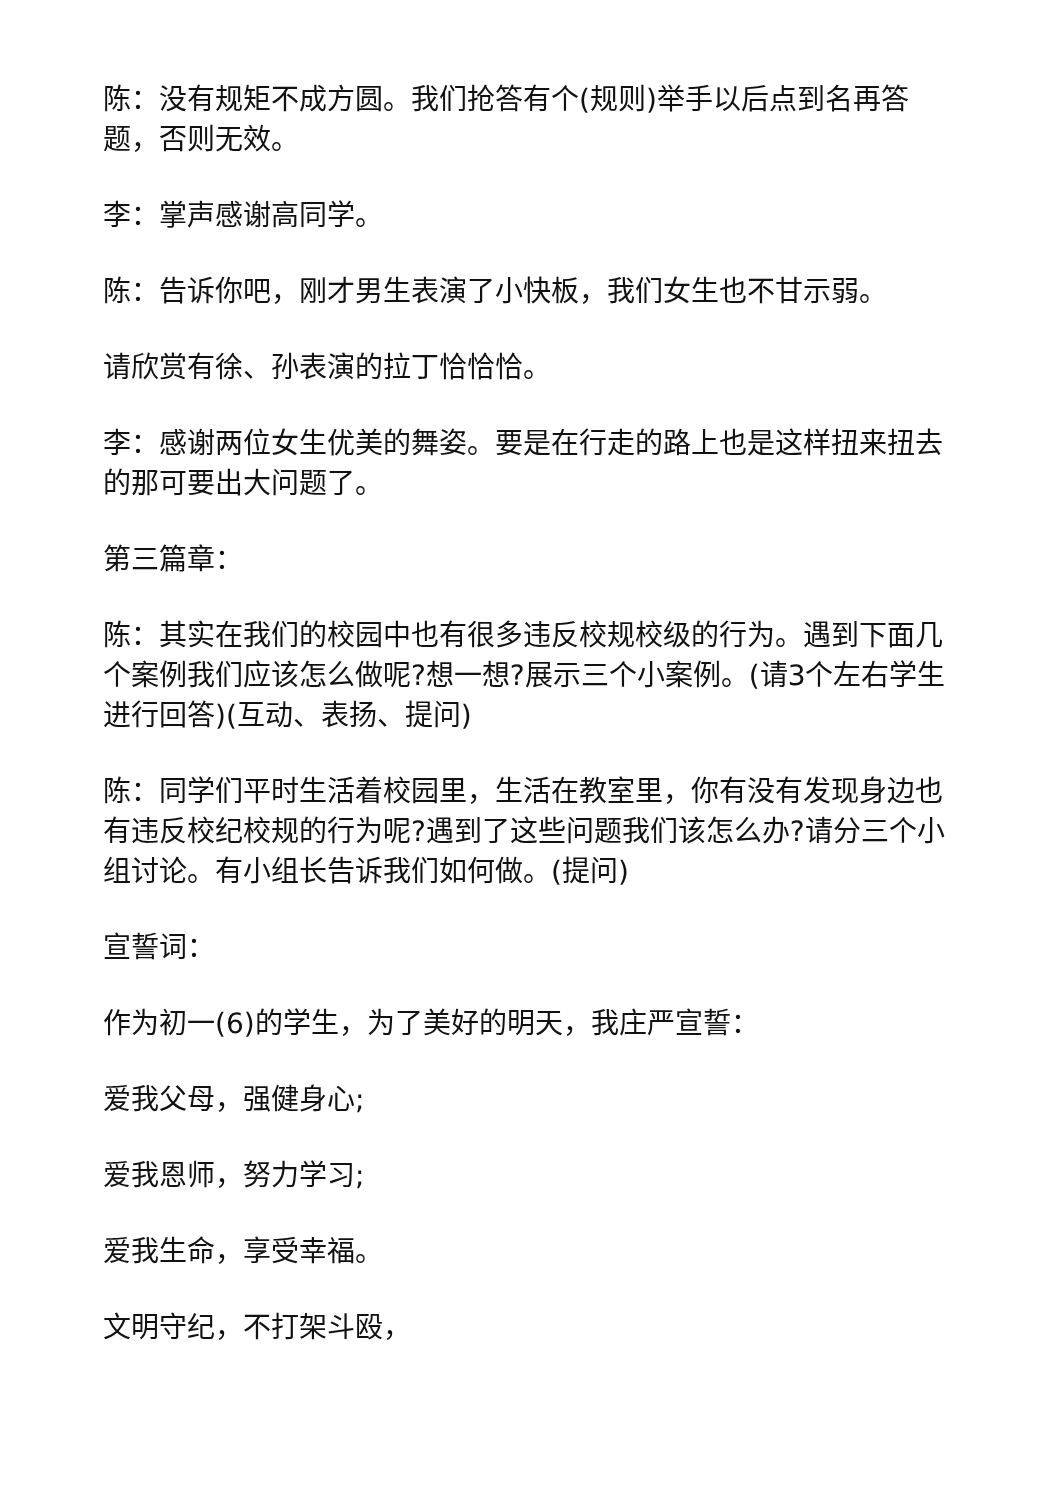陈：没有规矩不成方圆。我们抢答有个(规则)举手以后点到名再答题，否则无效。
李：掌声感谢高同学。
陈：告诉你吧，刚才男生表演了小快板，我们女生也不甘示弱。
请欣赏有徐、孙表演的拉丁恰恰恰。
李：感谢两位女生优美的舞姿。要是在行走的路上也是这样扭来扭去的那可要出大问题了。
第三篇章：
陈：其实在我们的校园中也有很多违反校规校级的行为。遇到下面几个案例我们应该怎么做呢?想一想?展示三个小案例。(请3个左右学生进行回答)(互动、表扬、提问)
陈：同学们平时生活着校园里，生活在教室里，你有没有发现身边也有违反校纪校规的行为呢?遇到了这些问题我们该怎么办?请分三个小组讨论。有小组长告诉我们如何做。(提问)
宣誓词：
作为初一(6)的学生，为了美好的明天，我庄严宣誓：
爱我父母，强健身心;
爱我恩师，努力学习;
爱我生命，享受幸福。
文明守纪，不打架斗殴，